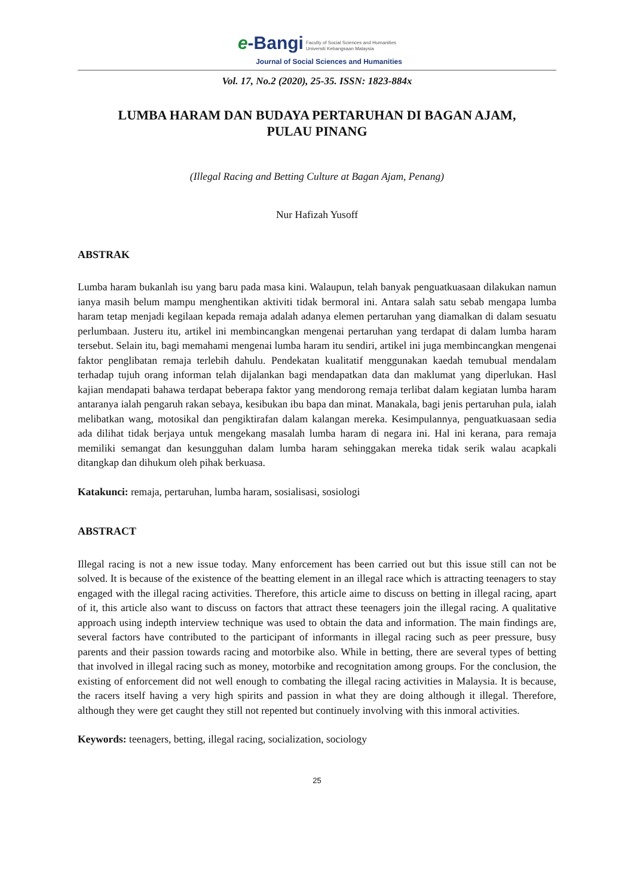e-Bangi Faculty of Social Sciences and Humanities
Universiti Kebangsaan Malaysia
Journal of Social Sciences and Humanities
Vol. 17, No.2 (2020), 25-35. ISSN: 1823-884x
LUMBA HARAM DAN BUDAYA PERTARUHAN DI BAGAN AJAM,
PULAU PINANG
(Illegal Racing and Betting Culture at Bagan Ajam, Penang)
Nur Hafizah Yusoff
ABSTRAK
Lumba haram bukanlah isu yang baru pada masa kini. Walaupun, telah banyak penguatkuasaan dilakukan namun ianya masih belum mampu menghentikan aktiviti tidak bermoral ini. Antara salah satu sebab mengapa lumba haram tetap menjadi kegilaan kepada remaja adalah adanya elemen pertaruhan yang diamalkan di dalam sesuatu perlumbaan. Justeru itu, artikel ini membincangkan mengenai pertaruhan yang terdapat di dalam lumba haram tersebut. Selain itu, bagi memahami mengenai lumba haram itu sendiri, artikel ini juga membincangkan mengenai faktor penglibatan remaja terlebih dahulu. Pendekatan kualitatif menggunakan kaedah temubual mendalam terhadap tujuh orang informan telah dijalankan bagi mendapatkan data dan maklumat yang diperlukan. Hasl kajian mendapati bahawa terdapat beberapa faktor yang mendorong remaja terlibat dalam kegiatan lumba haram antaranya ialah pengaruh rakan sebaya, kesibukan ibu bapa dan minat. Manakala, bagi jenis pertaruhan pula, ialah melibatkan wang, motosikal dan pengiktirafan dalam kalangan mereka. Kesimpulannya, penguatkuasaan sedia ada dilihat tidak berjaya untuk mengekang masalah lumba haram di negara ini. Hal ini kerana, para remaja memiliki semangat dan kesungguhan dalam lumba haram sehinggakan mereka tidak serik walau acapkali ditangkap dan dihukum oleh pihak berkuasa.
Katakunci: remaja, pertaruhan, lumba haram, sosialisasi, sosiologi
ABSTRACT
Illegal racing is not a new issue today. Many enforcement has been carried out but this issue still can not be solved. It is because of the existence of the beatting element in an illegal race which is attracting teenagers to stay engaged with the illegal racing activities. Therefore, this article aime to discuss on betting in illegal racing, apart of it, this article also want to discuss on factors that attract these teenagers join the illegal racing. A qualitative approach using indepth interview technique was used to obtain the data and information. The main findings are, several factors have contributed to the participant of informants in illegal racing such as peer pressure, busy parents and their passion towards racing and motorbike also. While in betting, there are several types of betting that involved in illegal racing such as money, motorbike and recognitation among groups. For the conclusion, the existing of enforcement did not well enough to combating the illegal racing activities in Malaysia. It is because, the racers itself having a very high spirits and passion in what they are doing although it illegal. Therefore, although they were get caught they still not repented but continuely involving with this inmoral activities.
Keywords: teenagers, betting, illegal racing, socialization, sociology
25